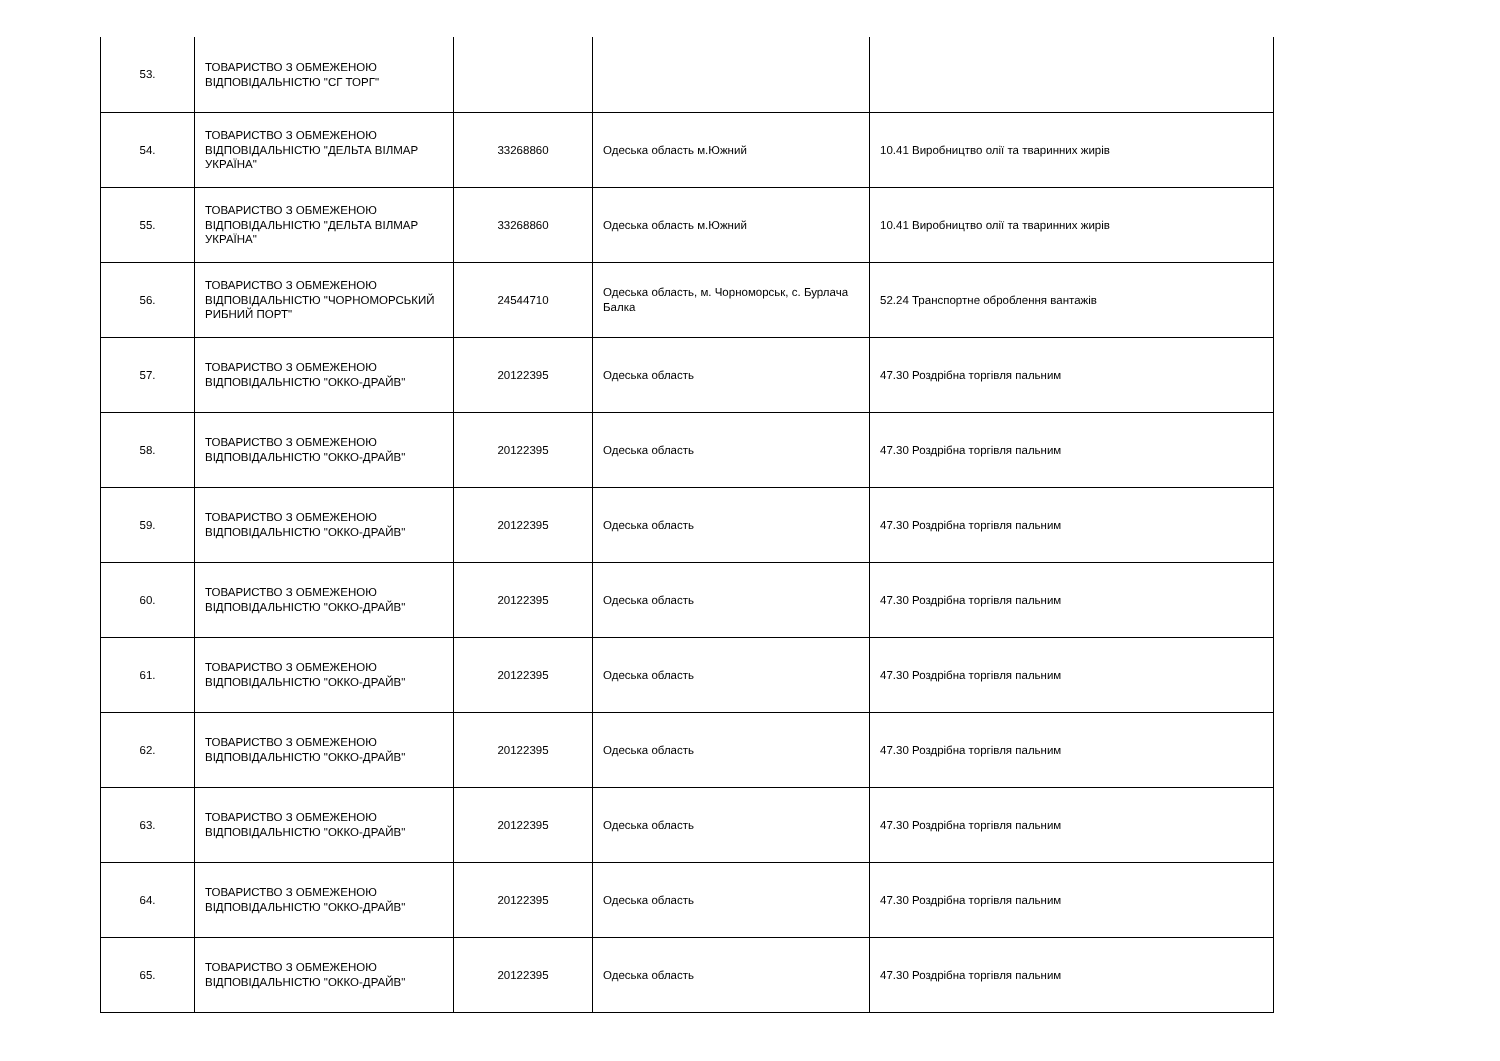| 53. | ТОВАРИСТВО З ОБМЕЖЕНОЮ ВІДПОВІДАЛЬНІСТЮ "СГ ТОРГ" | | | |
| 54. | ТОВАРИСТВО З ОБМЕЖЕНОЮ ВІДПОВІДАЛЬНІСТЮ "ДЕЛЬТА ВІЛМАР УКРАЇНА" | 33268860 | Одеська область м.Южний | 10.41 Виробництво олії та тваринних жирів |
| 55. | ТОВАРИСТВО З ОБМЕЖЕНОЮ ВІДПОВІДАЛЬНІСТЮ "ДЕЛЬТА ВІЛМАР УКРАЇНА" | 33268860 | Одеська область м.Южний | 10.41 Виробництво олії та тваринних жирів |
| 56. | ТОВАРИСТВО З ОБМЕЖЕНОЮ ВІДПОВІДАЛЬНІСТЮ "ЧОРНОМОРСЬКИЙ РИБНИЙ ПОРТ" | 24544710 | Одеська область, м. Чорноморськ, с. Бурлача Балка | 52.24 Транспортне оброблення вантажів |
| 57. | ТОВАРИСТВО З ОБМЕЖЕНОЮ ВІДПОВІДАЛЬНІСТЮ "ОККО-ДРАЙВ" | 20122395 | Одеська область | 47.30 Роздрібна торгівля пальним |
| 58. | ТОВАРИСТВО З ОБМЕЖЕНОЮ ВІДПОВІДАЛЬНІСТЮ "ОККО-ДРАЙВ" | 20122395 | Одеська область | 47.30 Роздрібна торгівля пальним |
| 59. | ТОВАРИСТВО З ОБМЕЖЕНОЮ ВІДПОВІДАЛЬНІСТЮ "ОККО-ДРАЙВ" | 20122395 | Одеська область | 47.30 Роздрібна торгівля пальним |
| 60. | ТОВАРИСТВО З ОБМЕЖЕНОЮ ВІДПОВІДАЛЬНІСТЮ "ОККО-ДРАЙВ" | 20122395 | Одеська область | 47.30 Роздрібна торгівля пальним |
| 61. | ТОВАРИСТВО З ОБМЕЖЕНОЮ ВІДПОВІДАЛЬНІСТЮ "ОККО-ДРАЙВ" | 20122395 | Одеська область | 47.30 Роздрібна торгівля пальним |
| 62. | ТОВАРИСТВО З ОБМЕЖЕНОЮ ВІДПОВІДАЛЬНІСТЮ "ОККО-ДРАЙВ" | 20122395 | Одеська область | 47.30 Роздрібна торгівля пальним |
| 63. | ТОВАРИСТВО З ОБМЕЖЕНОЮ ВІДПОВІДАЛЬНІСТЮ "ОККО-ДРАЙВ" | 20122395 | Одеська область | 47.30 Роздрібна торгівля пальним |
| 64. | ТОВАРИСТВО З ОБМЕЖЕНОЮ ВІДПОВІДАЛЬНІСТЮ "ОККО-ДРАЙВ" | 20122395 | Одеська область | 47.30 Роздрібна торгівля пальним |
| 65. | ТОВАРИСТВО З ОБМЕЖЕНОЮ ВІДПОВІДАЛЬНІСТЮ "ОККО-ДРАЙВ" | 20122395 | Одеська область | 47.30 Роздрібна торгівля пальним |